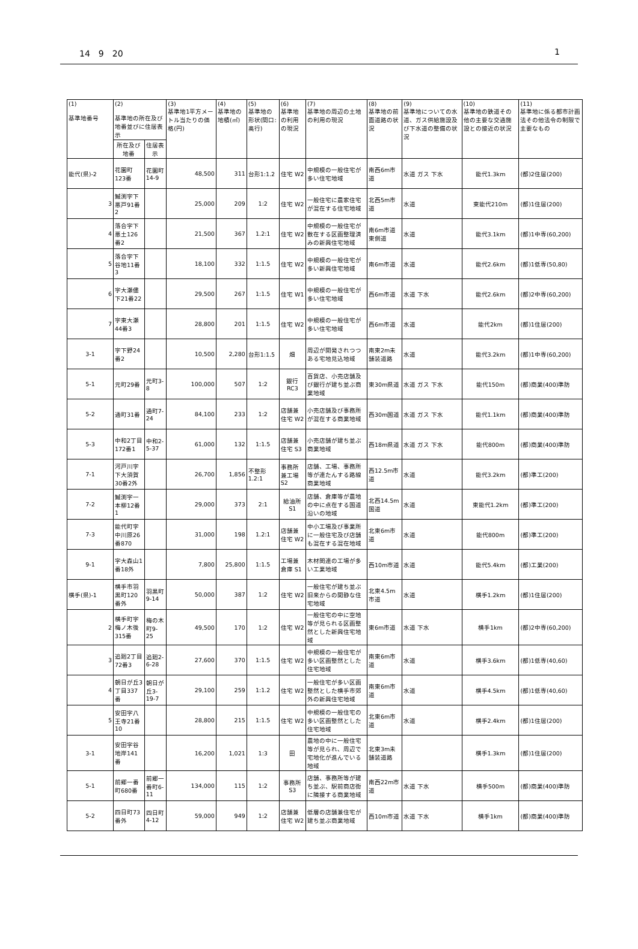14　9　20 1
| (1) 基準地番号 | (2) 基準地の所在及び地番並びに住居表示 | | (3) 基準地1平方メートル当たりの価格(円) | (4) 基準地の地積(㎡) | (5) 基準地の形状(間口:奥行) | (6) 基準地の利用の現況 | (7) 基準地の周辺の土地の利用の現況 | (8) 基準地の前面道路の状況 | (9) 基準地についての水道、ガス供給施設及び下水道の整備の状況 | (10) 基準地の鉄道その他の主要な交通施設との接近の状況 | (11) 基準地に係る都市計画法その他法令の制限で主要なもの |
| --- | --- | --- | --- | --- | --- | --- | --- | --- | --- | --- | --- |
| | 所在及び地番 | 住居表示 | | | | | | | | | |
| 能代(県)-2 | 花園町123番 | 花園町14-9 | 48,500 | 311 | 台形1:1.2 | 住宅 W2 | 中規模の一般住宅が多い住宅地域 | 南西6m市道 | 水道 ガス 下水 | 能代1.3km | (都)2住居(200) |
| 3 | 鰄渕字下悪戸91番2 | | 25,000 | 209 | 1:2 | 住宅 W2 | 一般住宅に農家住宅が混在する住宅地域 | 北西5m市道 | 水道 | 東能代210m | (都)1住居(200) |
| 4 | 落合字下悪土126番2 | | 21,500 | 367 | 1.2:1 | 住宅 W2 | 中規模の一般住宅が散在する区画整理済みの新興住宅地域 | 南6m市道 東側道 | 水道 | 能代3.1km | (都)1中専(60,200) |
| 5 | 落合字下谷地11番3 | | 18,100 | 332 | 1:1.5 | 住宅 W2 | 中規模の一般住宅が多い新興住宅地域 | 南6m市道 | 水道 | 能代2.6km | (都)1低専(50,80) |
| 6 | 字大瀬儘下21番22 | | 29,500 | 267 | 1:1.5 | 住宅 W1 | 中規模の一般住宅が多い住宅地域 | 西6m市道 | 水道 下水 | 能代2.6km | (都)2中専(60,200) |
| 7 | 字東大瀬44番3 | | 28,800 | 201 | 1:1.5 | 住宅 W2 | 中規模の一般住宅が多い住宅地域 | 西6m市道 | 水道 | 能代2km | (都)1住居(200) |
| 3-1 | 字下野24番2 | | 10,500 | 2,280 | 台形1:1.5 | 畑 | 周辺が開発されつつある宅地見込地域 | 南東2m未舗装道路 | 水道 | 能代3.2km | (都)1中専(60,200) |
| 5-1 | 元町29番 | 元町3-8 | 100,000 | 507 | 1:2 | 銀行 RC3 | 百貨店、小売店舗及び銀行が建ち並ぶ商業地域 | 東30m県道 | 水道 ガス 下水 | 能代150m | (都)商業(400)準防 |
| 5-2 | 通町31番 | 通町7-24 | 84,100 | 233 | 1:2 | 店舗兼住宅 W2 | 小売店舗及び事務所が混在する商業地域 | 西30m国道 | 水道 ガス 下水 | 能代1.1km | (都)商業(400)準防 |
| 5-3 | 中和2丁目172番1 | 中和2-5-37 | 61,000 | 132 | 1:1.5 | 店舗兼住宅 S3 | 小売店舗が建ち並ぶ商業地域 | 西18m県道 | 水道 ガス 下水 | 能代800m | (都)商業(400)準防 |
| 7-1 | 河戸川字下大須賀30番2外 | | 26,700 | 1,856 | 不整形1.2:1 | 事務所兼工場 S2 | 店舗、工場、事務所等が連たんする路線商業地域 | 西12.5m市道 | 水道 | 能代3.2km | (都)準工(200) |
| 7-2 | 鰄渕字一本柳12番1 | | 29,000 | 373 | 2:1 | 給油所 S1 | 店舗、倉庫等が農地の中に点在する国道沿いの地域 | 北西14.5m国道 | 水道 | 東能代1.2km | (都)準工(200) |
| 7-3 | 能代町字中川原26番870 | | 31,000 | 198 | 1.2:1 | 店舗兼住宅 W2 | 中小工場及び事業所に一般住宅及び店舗も混在する混在地域 | 北東6m市道 | 水道 | 能代800m | (都)準工(200) |
| 9-1 | 字大森山1番18外 | | 7,800 | 25,800 | 1:1.5 | 工場兼倉庫 S1 | 木材関連の工場が多い工業地域 | 西10m市道 | 水道 | 能代5.4km | (都)工業(200) |
| 横手(県)-1 | 横手市羽黒町120番外 | 羽黒町9-14 | 50,000 | 387 | 1:2 | 住宅 W2 | 一般住宅が建ち並ぶ旧来からの閑静な住宅地域 | 北東4.5m市道 | 水道 | 横手1.2km | (都)1住居(200) |
| 2 | 横手町字梅ノ木後315番 | 梅の木町9-25 | 49,500 | 170 | 1:2 | 住宅 W2 | 一般住宅の中に空地等が見られる区画整然とした新興住宅地域 | 東6m市道 | 水道 下水 | 横手1km | (都)2中専(60,200) |
| 3 | 追廻2丁目72番3 | 追廻2-6-28 | 27,600 | 370 | 1:1.5 | 住宅 W2 | 中規模の一般住宅が多い区画整然とした住宅地域 | 南東6m市道 | 水道 | 横手3.6km | (都)1低専(40,60) |
| 4 | 朝日が丘3丁目337番 | 朝日が丘3-19-7 | 29,100 | 259 | 1:1.2 | 住宅 W2 | 一般住宅が多い区画整然とした横手市郊外の新興住宅地域 | 南東6m市道 | 水道 | 横手4.5km | (都)1低専(40,60) |
| 5 | 安田字八王寺21番10 | | 28,800 | 215 | 1:1.5 | 住宅 W2 | 中規模の一般住宅の多い区画整然とした住宅地域 | 北東6m市道 | 水道 | 横手2.4km | (都)1住居(200) |
| 3-1 | 安田字谷地岸141番 | | 16,200 | 1,021 | 1:3 | 田 | 農地の中に一般住宅等が見られ、周辺で宅地化が進んでいる地域 | 北東3m未舗装道路 | | 横手1.3km | (都)1住居(200) |
| 5-1 | 前郷一番町680番 | 前郷一番町6-11 | 134,000 | 115 | 1:2 | 事務所 S3 | 店舗、事務所等が建ち並ぶ、駅前商店街に隣接する商業地域 | 南西22m市道 | 水道 下水 | 横手500m | (都)商業(400)準防 |
| 5-2 | 四日町73番外 | 四日町4-12 | 59,000 | 949 | 1:2 | 店舗兼住宅 W2 | 低層の店舗兼住宅が建ち並ぶ商業地域 | 西10m市道 | 水道 下水 | 横手1km | (都)商業(400)準防 |